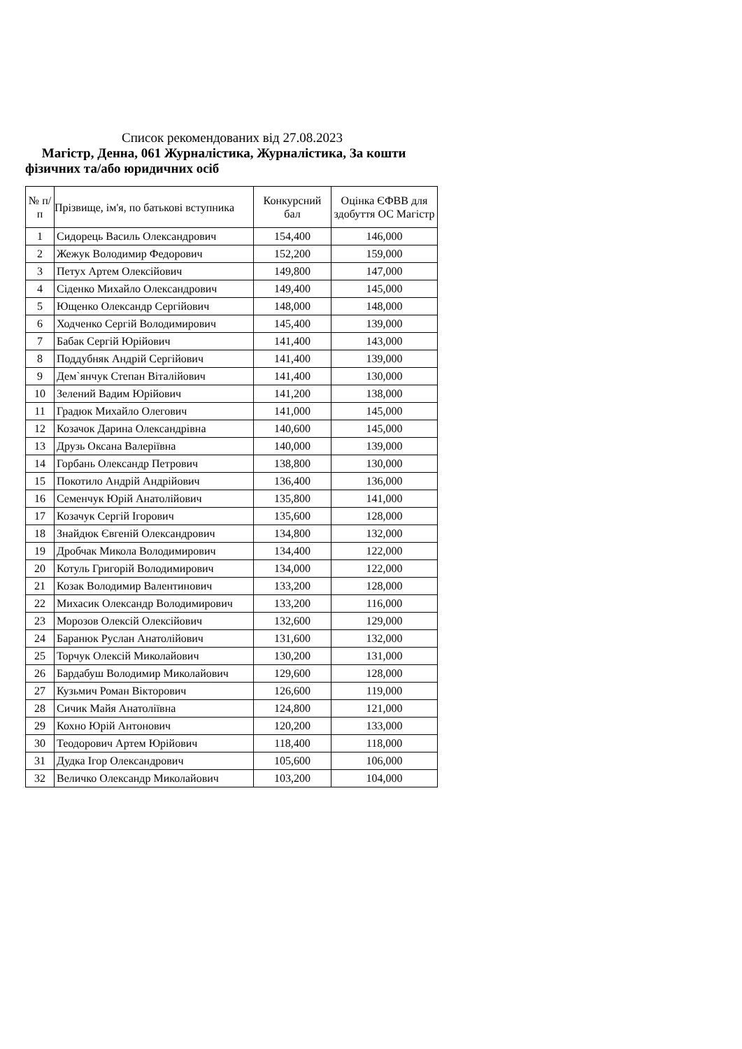Список рекомендованих від 27.08.2023
Магістр, Денна, 061 Журналістика, Журналістика, За кошти фізичних та/або юридичних осіб
| № п/п | Прізвище, ім'я, по батькові вступника | Конкурсний бал | Оцінка ЄФВВ для здобуття ОС Магістр |
| --- | --- | --- | --- |
| 1 | Сидорець Василь Олександрович | 154,400 | 146,000 |
| 2 | Жежук Володимир Федорович | 152,200 | 159,000 |
| 3 | Петух Артем Олексійович | 149,800 | 147,000 |
| 4 | Сіденко Михайло Олександрович | 149,400 | 145,000 |
| 5 | Ющенко Олександр Сергійович | 148,000 | 148,000 |
| 6 | Ходченко Сергій Володимирович | 145,400 | 139,000 |
| 7 | Бабак Сергій Юрійович | 141,400 | 143,000 |
| 8 | Поддубняк Андрій Сергійович | 141,400 | 139,000 |
| 9 | Дем`янчук Степан Віталійович | 141,400 | 130,000 |
| 10 | Зелений Вадим Юрійович | 141,200 | 138,000 |
| 11 | Градюк Михайло Олегович | 141,000 | 145,000 |
| 12 | Козачок Дарина Олександрівна | 140,600 | 145,000 |
| 13 | Друзь Оксана Валеріївна | 140,000 | 139,000 |
| 14 | Горбань Олександр Петрович | 138,800 | 130,000 |
| 15 | Покотило Андрій Андрійович | 136,400 | 136,000 |
| 16 | Семенчук Юрій Анатолійович | 135,800 | 141,000 |
| 17 | Козачук Сергій Ігорович | 135,600 | 128,000 |
| 18 | Знайдюк Євгеній Олександрович | 134,800 | 132,000 |
| 19 | Дробчак Микола Володимирович | 134,400 | 122,000 |
| 20 | Котуль Григорій Володимирович | 134,000 | 122,000 |
| 21 | Козак Володимир Валентинович | 133,200 | 128,000 |
| 22 | Михасик Олександр Володимирович | 133,200 | 116,000 |
| 23 | Морозов Олексій Олексійович | 132,600 | 129,000 |
| 24 | Баранюк Руслан Анатолійович | 131,600 | 132,000 |
| 25 | Торчук Олексій Миколайович | 130,200 | 131,000 |
| 26 | Бардабуш Володимир Миколайович | 129,600 | 128,000 |
| 27 | Кузьмич Роман Вікторович | 126,600 | 119,000 |
| 28 | Сичик Майя Анатоліївна | 124,800 | 121,000 |
| 29 | Кохно Юрій Антонович | 120,200 | 133,000 |
| 30 | Теодорович Артем Юрійович | 118,400 | 118,000 |
| 31 | Дудка Ігор Олександрович | 105,600 | 106,000 |
| 32 | Величко Олександр Миколайович | 103,200 | 104,000 |